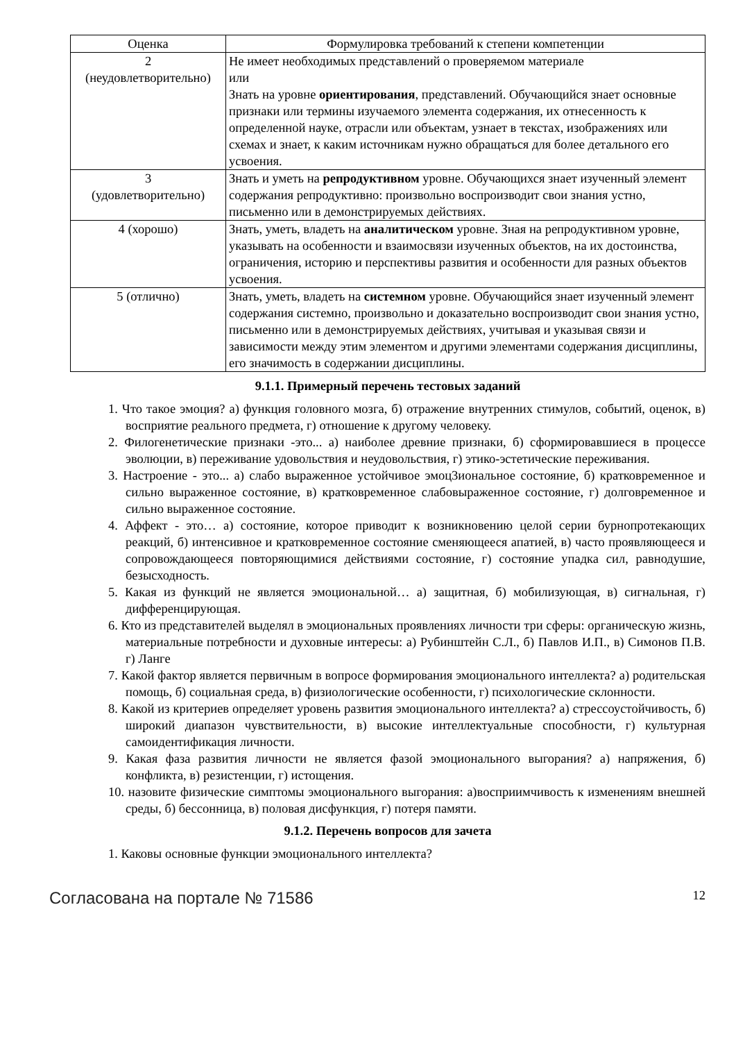| Оценка | Формулировка требований к степени компетенции |
| --- | --- |
| 2 (неудовлетворительно) | Не имеет необходимых представлений о проверяемом материале или Знать на уровне ориентирования , представлений. Обучающийся знает основные признаки или термины изучаемого элемента содержания, их отнесенность к определенной науке, отрасли или объектам, узнает в текстах, изображениях или схемах и знает, к каким источникам нужно обращаться для более детального его усвоения. |
| 3 (удовлетворительно) | Знать и уметь на репродуктивном уровне. Обучающихся знает изученный элемент содержания репродуктивно: произвольно воспроизводит свои знания устно, письменно или в демонстрируемых действиях. |
| 4 (хорошо) | Знать, уметь, владеть на аналитическом уровне. Зная на репродуктивном уровне, указывать на особенности и взаимосвязи изученных объектов, на их достоинства, ограничения, историю и перспективы развития и особенности для разных объектов усвоения. |
| 5 (отлично) | Знать, уметь, владеть на системном уровне. Обучающийся знает изученный элемент содержания системно, произвольно и доказательно воспроизводит свои знания устно, письменно или в демонстрируемых действиях, учитывая и указывая связи и зависимости между этим элементом и другими элементами содержания дисциплины, его значимость в содержании дисциплины. |
9.1.1. Примерный перечень тестовых заданий
1. Что такое эмоция? а) функция головного мозга, б) отражение внутренних стимулов, событий, оценок, в) восприятие реального предмета, г) отношение к другому человеку.
2. Филогенетические признаки -это... а) наиболее древние признаки, б) сформировавшиеся в процессе эволюции, в) переживание удовольствия и неудовольствия, г) этико-эстетические переживания.
3. Настроение - это... а) слабо выраженное устойчивое эмоц3иональное состояние, б) кратковременное и сильно выраженное состояние, в) кратковременное слабовыраженное состояние, г) долговременное и сильно выраженное состояние.
4. Аффект - это… а) состояние, которое приводит к возникновению целой серии бурнопротекающих реакций, б) интенсивное и кратковременное состояние сменяющееся апатией, в) часто проявляющееся и сопровождающееся повторяющимися действиями состояние, г) состояние упадка сил, равнодушие, безысходность.
5. Какая из функций не является эмоциональной… а) защитная, б) мобилизующая, в) сигнальная, г) дифференцирующая.
6. Кто из представителей выделял в эмоциональных проявлениях личности три сферы: органическую жизнь, материальные потребности и духовные интересы: а) Рубинштейн С.Л., б) Павлов И.П., в) Симонов П.В. г) Ланге
7. Какой фактор является первичным в вопросе формирования эмоционального интеллекта? а) родительская помощь, б) социальная среда, в) физиологические особенности, г) психологические склонности.
8. Какой из критериев определяет уровень развития эмоционального интеллекта? а) стрессоустойчивость, б) широкий диапазон чувствительности, в) высокие интеллектуальные способности, г) культурная самоидентификация личности.
9. Какая фаза развития личности не является фазой эмоционального выгорания? а) напряжения, б) конфликта, в) резистенции, г) истощения.
10. назовите физические симптомы эмоционального выгорания: а)восприимчивость к изменениям внешней среды, б) бессонница, в) половая дисфункция, г) потеря памяти.
9.1.2. Перечень вопросов для зачета
1. Каковы основные функции эмоционального интеллекта?
Согласована на портале № 71586 12